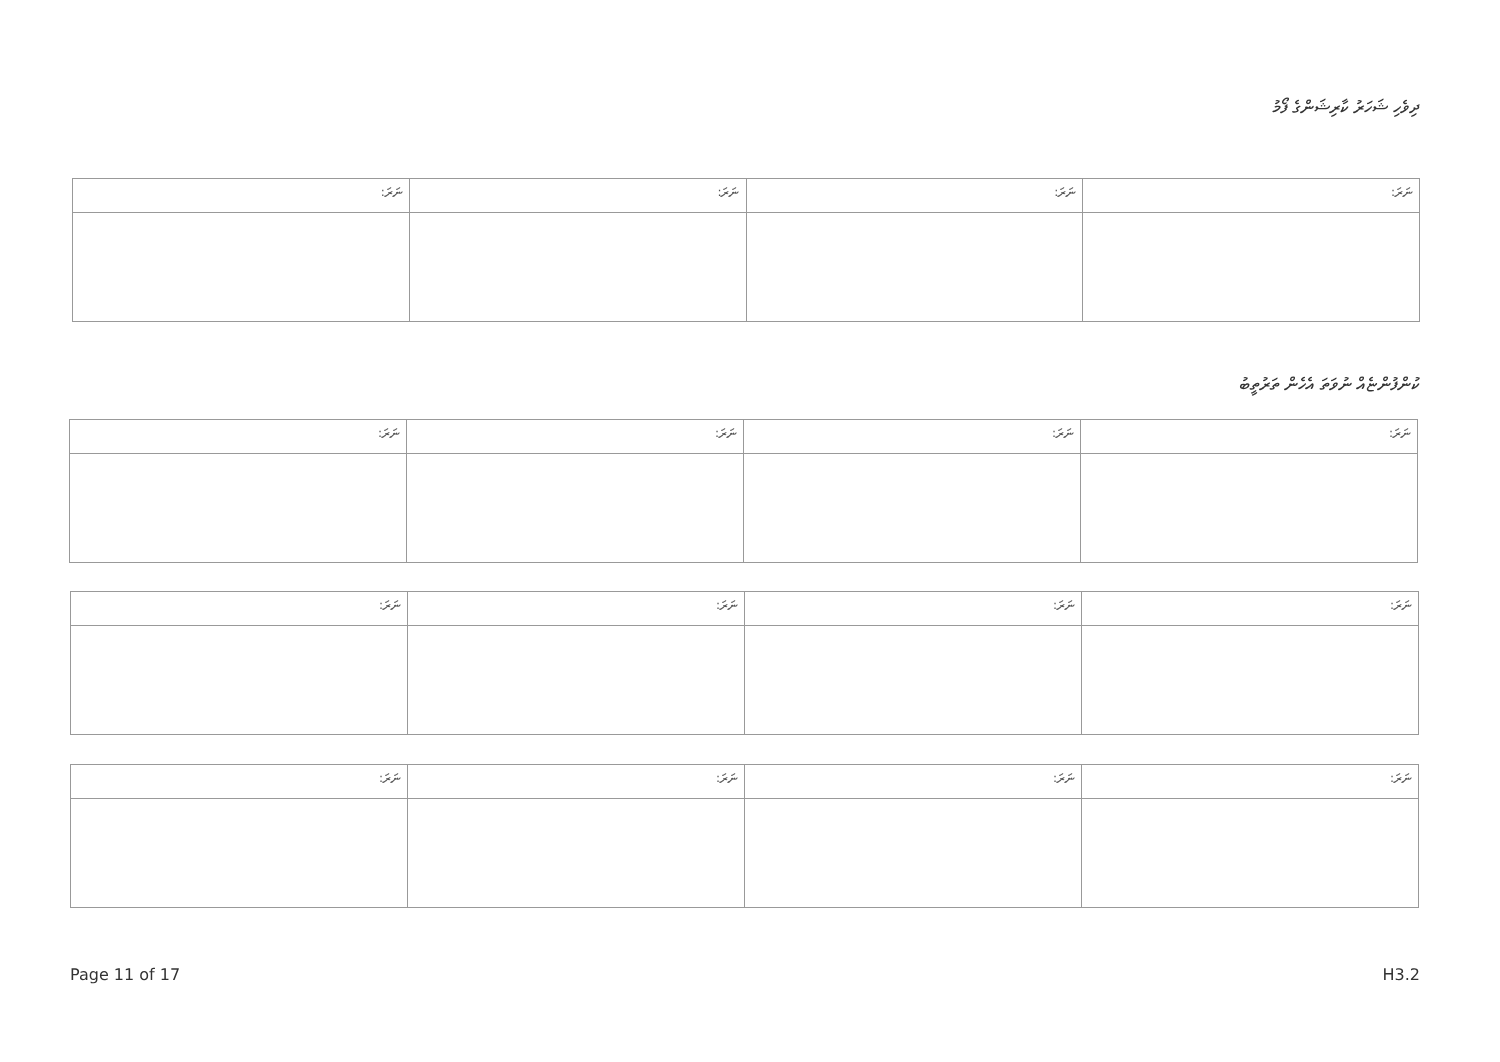ދިވެހި ޝަހަރު ކާރިޝަންގެ ފޯމު
| ނަރަ: | ނަރަ: | ނަރަ: | ނަރަ: |
| --- | --- | --- | --- |
ކުންފުންޏެއް ނުވަތަ އެހެން ތަރުތީބު
| ނަރަ: | ނަރަ: | ނަރަ: | ނަރަ: |
| --- | --- | --- | --- |
| ނަރަ: | ނަރަ: | ނަރަ: | ނަރަ: |
| --- | --- | --- | --- |
| ނަރަ: | ނަރަ: | ނަރަ: | ނަރަ: |
| --- | --- | --- | --- |
Page 11 of 17 H3.2